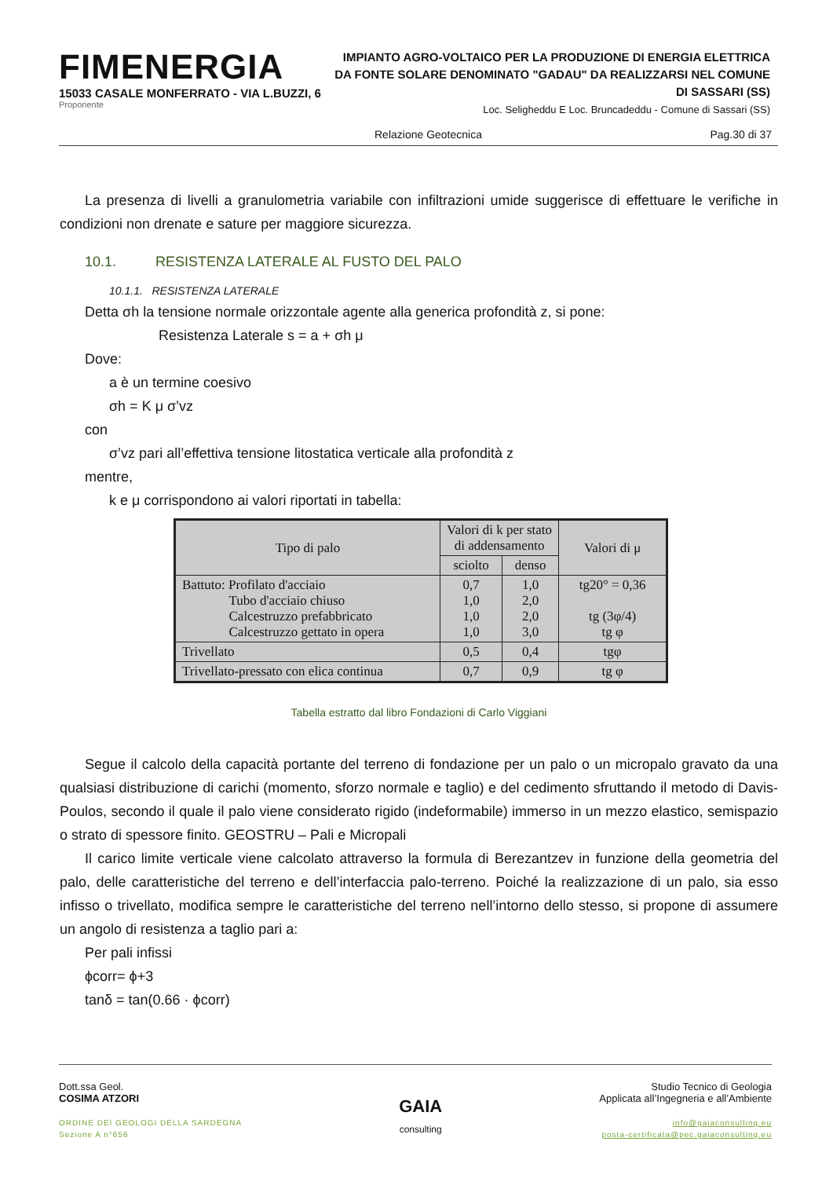FIMENERGIA
15033 CASALE MONFERRATO - VIA L.BUZZI, 6
Proponente
IMPIANTO AGRO-VOLTAICO PER LA PRODUZIONE DI ENERGIA ELETTRICA DA FONTE SOLARE DENOMINATO "GADAU" DA REALIZZARSI NEL COMUNE DI SASSARI (SS)
Loc. Seligheddu E Loc. Bruncadeddu - Comune di Sassari (SS)
Relazione Geotecnica Pag.30 di 37
La presenza di livelli a granulometria variabile con infiltrazioni umide suggerisce di effettuare le verifiche in condizioni non drenate e sature per maggiore sicurezza.
10.1. RESISTENZA LATERALE AL FUSTO DEL PALO
10.1.1. RESISTENZA LATERALE
Detta σh la tensione normale orizzontale agente alla generica profondità z, si pone:
Resistenza Laterale s = a + σh μ
Dove:
a è un termine coesivo
σh = K μ σ’vz
con
σ’vz pari all’effettiva tensione litostatica verticale alla profondità z
mentre,
k e μ corrispondono ai valori riportati in tabella:
| Tipo di palo | Valori di k per stato di addensamento | | Valori di μ |
| --- | --- | --- | --- |
| | sciolto | denso | |
| Battuto: Profilato d'acciaio Tubo d'acciaio chiuso Calcestruzzo prefabbricato Calcestruzzo gettato in opera | 0,7 1,0 1,0 1,0 | 1,0 2,0 2,0 3,0 | tg20° = 0,36 tg (3φ/4) tg φ |
| Trivellato | 0,5 | 0,4 | tgφ |
| Trivellato-pressato con elica continua | 0,7 | 0,9 | tg φ |
Tabella estratto dal libro Fondazioni di Carlo Viggiani
Segue il calcolo della capacità portante del terreno di fondazione per un palo o un micropalo gravato da una qualsiasi distribuzione di carichi (momento, sforzo normale e taglio) e del cedimento sfruttando il metodo di Davis-Poulos, secondo il quale il palo viene considerato rigido (indeformabile) immerso in un mezzo elastico, semispazio o strato di spessore finito. GEOSTRU – Pali e Micropali
Il carico limite verticale viene calcolato attraverso la formula di Berezantzev in funzione della geometria del palo, delle caratteristiche del terreno e dell’interfaccia palo-terreno. Poiché la realizzazione di un palo, sia esso infisso o trivellato, modifica sempre le caratteristiche del terreno nell’intorno dello stesso, si propone di assumere un angolo di resistenza a taglio pari a:
Per pali infissi
ϕcorr= ϕ+3
tanδ = tan(0.66 · ϕcorr)
Dott.ssa Geol.
COSIMA ATZORI
ORDINE DEI GEOLOGI DELLA SARDEGNA
Sezione A n°656
GAIA
consulting
Studio Tecnico di Geologia
Applicata all’Ingegneria e all’Ambiente
info@gaiaconsulting.eu
posta-certificata@pec.gaiaconsulting.eu